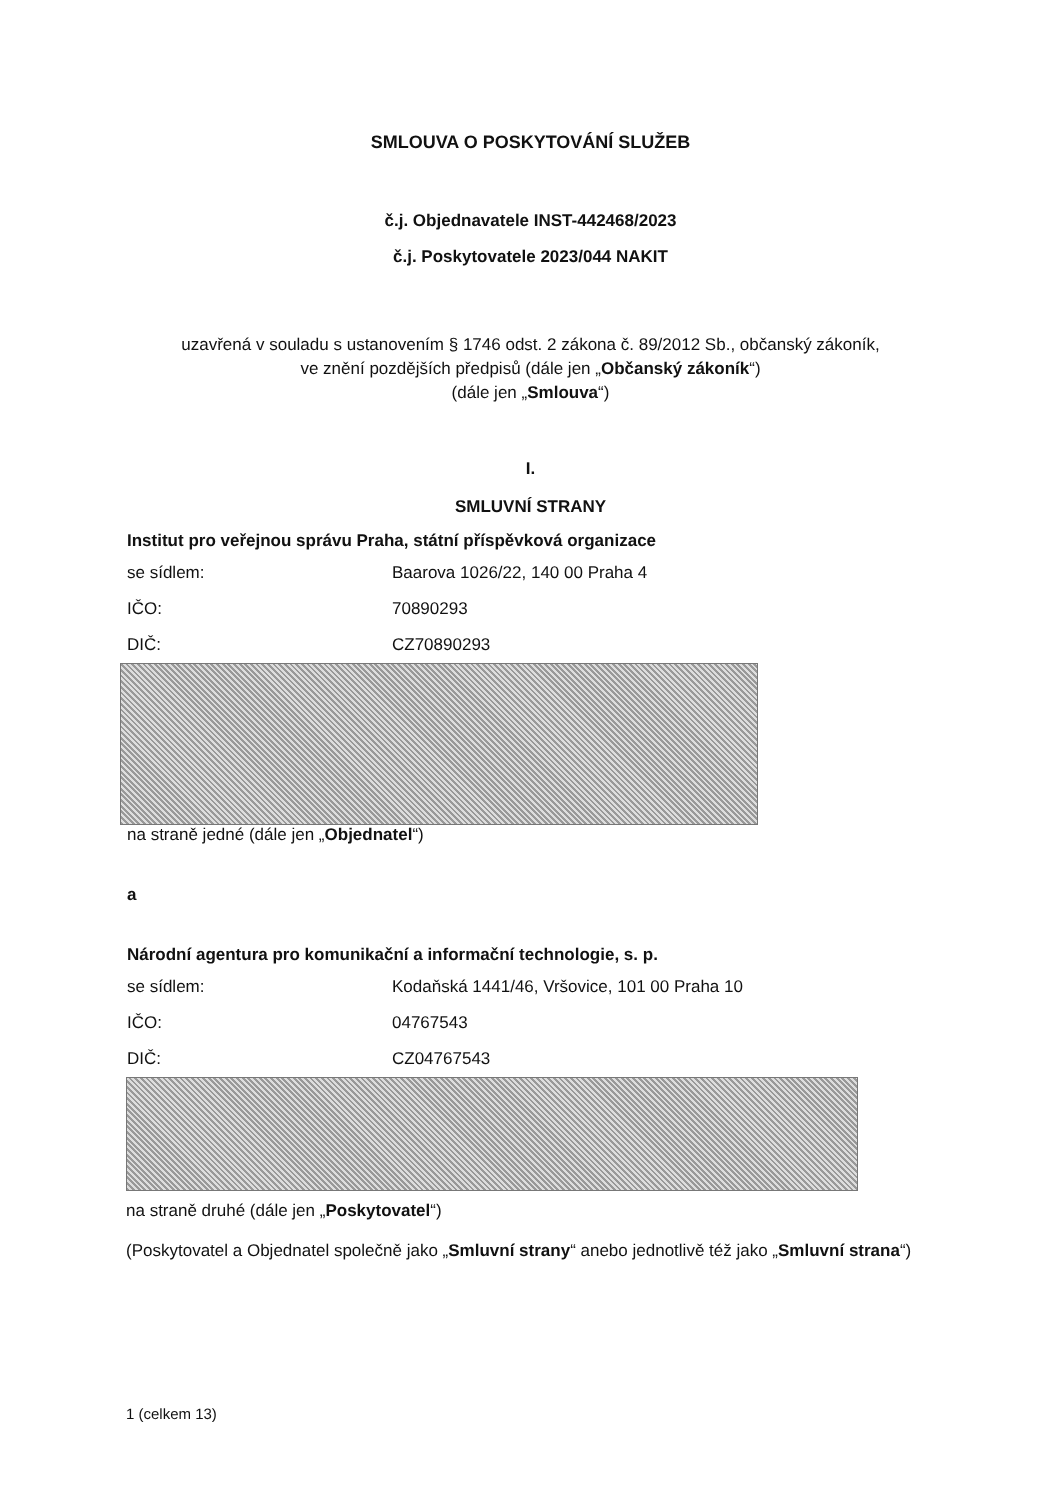SMLOUVA O POSKYTOVÁNÍ SLUŽEB
č.j. Objednavatele INST-442468/2023
č.j. Poskytovatele 2023/044 NAKIT
uzavřená v souladu s ustanovením § 1746 odst. 2 zákona č. 89/2012 Sb., občanský zákoník,
ve znění pozdějších předpisů (dále jen „Občanský zákoník“)
(dále jen „Smlouva“)
I.
SMLUVNÍ STRANY
Institut pro veřejnou správu Praha, státní příspěvková organizace
se sídlem: Baarova 1026/22, 140 00 Praha 4
IČO: 70890293
DIČ: CZ70890293
na straně jedné (dále jen „Objednatel“)
a
Národní agentura pro komunikační a informační technologie, s. p.
se sídlem: Kodaňská 1441/46, Vršovice, 101 00 Praha 10
IČO: 04767543
DIČ: CZ04767543
na straně druhé (dále jen „Poskytovatel“)
(Poskytovatel a Objednatel společně jako „Smluvní strany“ anebo jednotlivě též jako „Smluvní strana“)
1 (celkem 13)